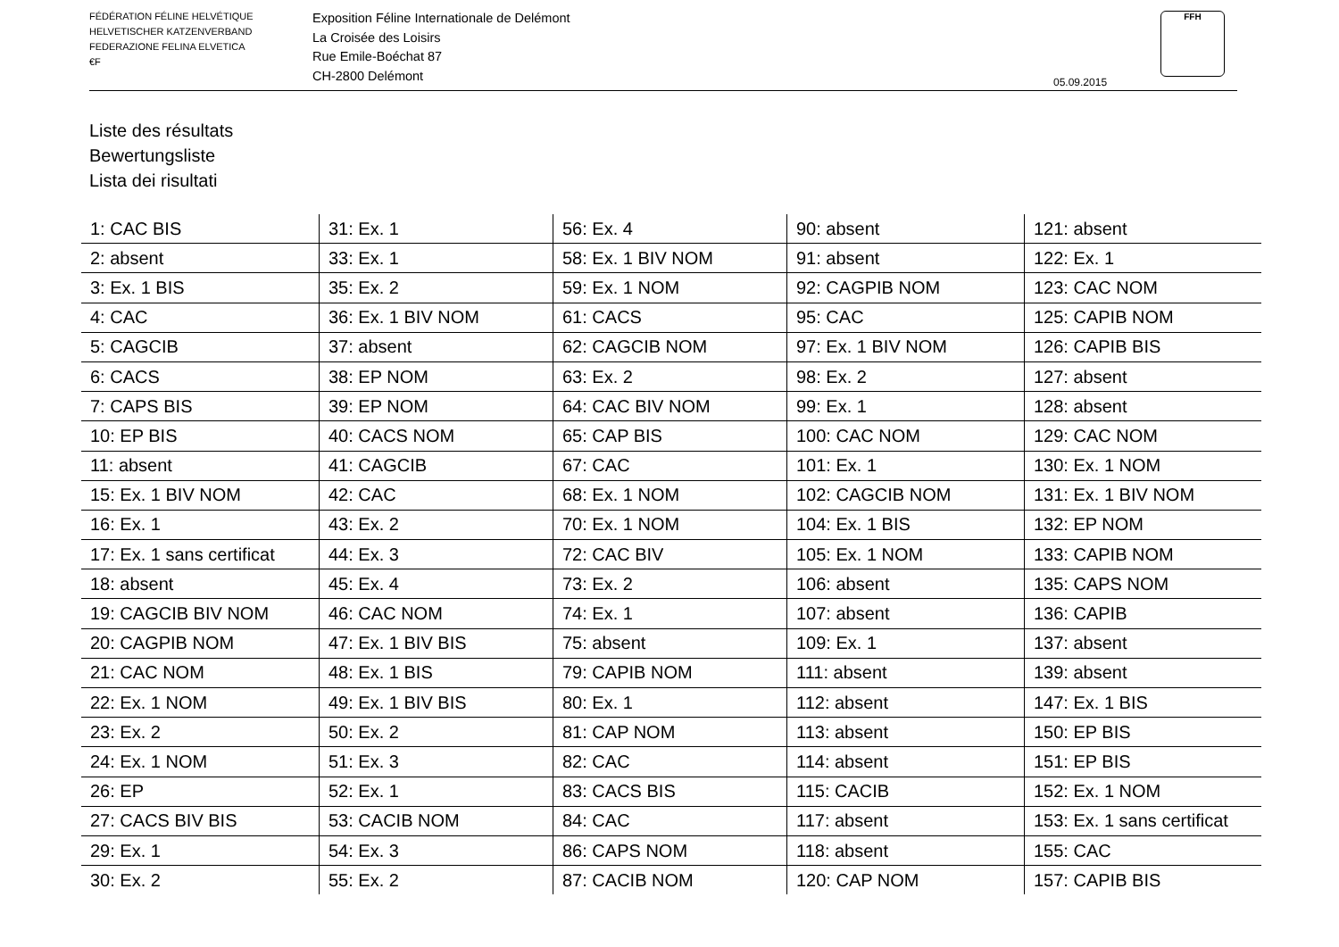FÉDÉRATION FÉLINE HELVÉTIQUE
HELVETISCHER KATZENVERBAND
FEDERAZIONE FELINA ELVETICA
€F
Exposition Féline Internationale de Delémont
La Croisée des Loisirs
Rue Emile-Boéchat 87
CH-2800 Delémont
05.09.2015
FFH
Liste des résultats
Bewertungsliste
Lista dei risultati
| 1: CAC BIS | 31: Ex. 1 | 56: Ex. 4 | 90: absent | 121: absent |
| 2: absent | 33: Ex. 1 | 58: Ex. 1 BIV NOM | 91: absent | 122: Ex. 1 |
| 3: Ex. 1 BIS | 35: Ex. 2 | 59: Ex. 1 NOM | 92: CAGPIB NOM | 123: CAC NOM |
| 4: CAC | 36: Ex. 1 BIV NOM | 61: CACS | 95: CAC | 125: CAPIB NOM |
| 5: CAGCIB | 37: absent | 62: CAGCIB NOM | 97: Ex. 1 BIV NOM | 126: CAPIB BIS |
| 6: CACS | 38: EP NOM | 63: Ex. 2 | 98: Ex. 2 | 127: absent |
| 7: CAPS BIS | 39: EP NOM | 64: CAC BIV NOM | 99: Ex. 1 | 128: absent |
| 10: EP BIS | 40: CACS NOM | 65: CAP BIS | 100: CAC NOM | 129: CAC NOM |
| 11: absent | 41: CAGCIB | 67: CAC | 101: Ex. 1 | 130: Ex. 1 NOM |
| 15: Ex. 1 BIV NOM | 42: CAC | 68: Ex. 1 NOM | 102: CAGCIB NOM | 131: Ex. 1 BIV NOM |
| 16: Ex. 1 | 43: Ex. 2 | 70: Ex. 1 NOM | 104: Ex. 1 BIS | 132: EP NOM |
| 17: Ex. 1 sans certificat | 44: Ex. 3 | 72: CAC BIV | 105: Ex. 1 NOM | 133: CAPIB NOM |
| 18: absent | 45: Ex. 4 | 73: Ex. 2 | 106: absent | 135: CAPS NOM |
| 19: CAGCIB BIV NOM | 46: CAC NOM | 74: Ex. 1 | 107: absent | 136: CAPIB |
| 20: CAGPIB NOM | 47: Ex. 1 BIV BIS | 75: absent | 109: Ex. 1 | 137: absent |
| 21: CAC NOM | 48: Ex. 1 BIS | 79: CAPIB NOM | 111: absent | 139: absent |
| 22: Ex. 1 NOM | 49: Ex. 1 BIV BIS | 80: Ex. 1 | 112: absent | 147: Ex. 1 BIS |
| 23: Ex. 2 | 50: Ex. 2 | 81: CAP NOM | 113: absent | 150: EP BIS |
| 24: Ex. 1 NOM | 51: Ex. 3 | 82: CAC | 114: absent | 151: EP BIS |
| 26: EP | 52: Ex. 1 | 83: CACS BIS | 115: CACIB | 152: Ex. 1 NOM |
| 27: CACS BIV BIS | 53: CACIB NOM | 84: CAC | 117: absent | 153: Ex. 1 sans certificat |
| 29: Ex. 1 | 54: Ex. 3 | 86: CAPS NOM | 118: absent | 155: CAC |
| 30: Ex. 2 | 55: Ex. 2 | 87: CACIB NOM | 120: CAP NOM | 157: CAPIB BIS |